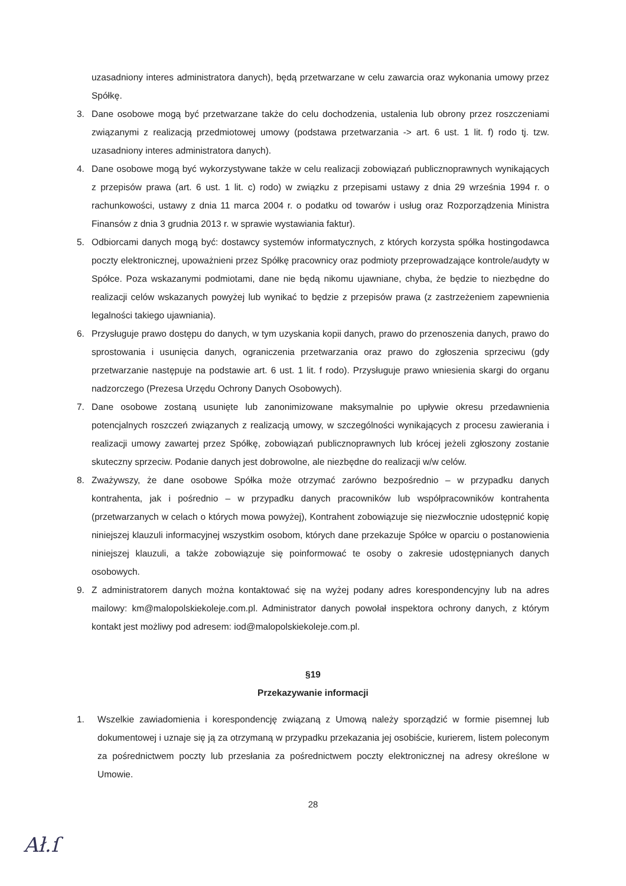uzasadniony interes administratora danych), będą przetwarzane w celu zawarcia oraz wykonania umowy przez Spółkę.
3. Dane osobowe mogą być przetwarzane także do celu dochodzenia, ustalenia lub obrony przez roszczeniami związanymi z realizacją przedmiotowej umowy (podstawa przetwarzania -> art. 6 ust. 1 lit. f) rodo tj. tzw. uzasadniony interes administratora danych).
4. Dane osobowe mogą być wykorzystywane także w celu realizacji zobowiązań publicznoprawnych wynikających z przepisów prawa (art. 6 ust. 1 lit. c) rodo) w związku z przepisami ustawy z dnia 29 września 1994 r. o rachunkowości, ustawy z dnia 11 marca 2004 r. o podatku od towarów i usług oraz Rozporządzenia Ministra Finansów z dnia 3 grudnia 2013 r. w sprawie wystawiania faktur).
5. Odbiorcami danych mogą być: dostawcy systemów informatycznych, z których korzysta spółka hostingodawca poczty elektronicznej, upoważnieni przez Spółkę pracownicy oraz podmioty przeprowadzające kontrole/audyty w Spółce. Poza wskazanymi podmiotami, dane nie będą nikomu ujawniane, chyba, że będzie to niezbędne do realizacji celów wskazanych powyżej lub wynikać to będzie z przepisów prawa (z zastrzeżeniem zapewnienia legalności takiego ujawniania).
6. Przysługuje prawo dostępu do danych, w tym uzyskania kopii danych, prawo do przenoszenia danych, prawo do sprostowania i usunięcia danych, ograniczenia przetwarzania oraz prawo do zgłoszenia sprzeciwu (gdy przetwarzanie następuje na podstawie art. 6 ust. 1 lit. f rodo). Przysługuje prawo wniesienia skargi do organu nadzorczego (Prezesa Urzędu Ochrony Danych Osobowych).
7. Dane osobowe zostaną usunięte lub zanonimizowane maksymalnie po upływie okresu przedawnienia potencjalnych roszczeń związanych z realizacją umowy, w szczególności wynikających z procesu zawierania i realizacji umowy zawartej przez Spółkę, zobowiązań publicznoprawnych lub krócej jeżeli zgłoszony zostanie skuteczny sprzeciw. Podanie danych jest dobrowolne, ale niezbędne do realizacji w/w celów.
8. Zważywszy, że dane osobowe Spółka może otrzymać zarówno bezpośrednio – w przypadku danych kontrahenta, jak i pośrednio – w przypadku danych pracowników lub współpracowników kontrahenta (przetwarzanych w celach o których mowa powyżej), Kontrahent zobowiązuje się niezwłocznie udostępnić kopię niniejszej klauzuli informacyjnej wszystkim osobom, których dane przekazuje Spółce w oparciu o postanowienia niniejszej klauzuli, a także zobowiązuje się poinformować te osoby o zakresie udostępnianych danych osobowych.
9. Z administratorem danych można kontaktować się na wyżej podany adres korespondencyjny lub na adres mailowy: km@malopolskiekoleje.com.pl. Administrator danych powołał inspektora ochrony danych, z którym kontakt jest możliwy pod adresem: iod@malopolskiekoleje.com.pl.
§19
Przekazywanie informacji
1. Wszelkie zawiadomienia i korespondencję związaną z Umową należy sporządzić w formie pisemnej lub dokumentowej i uznaje się ją za otrzymaną w przypadku przekazania jej osobiście, kurierem, listem poleconym za pośrednictwem poczty lub przesłania za pośrednictwem poczty elektronicznej na adresy określone w Umowie.
28
Ał.ſ